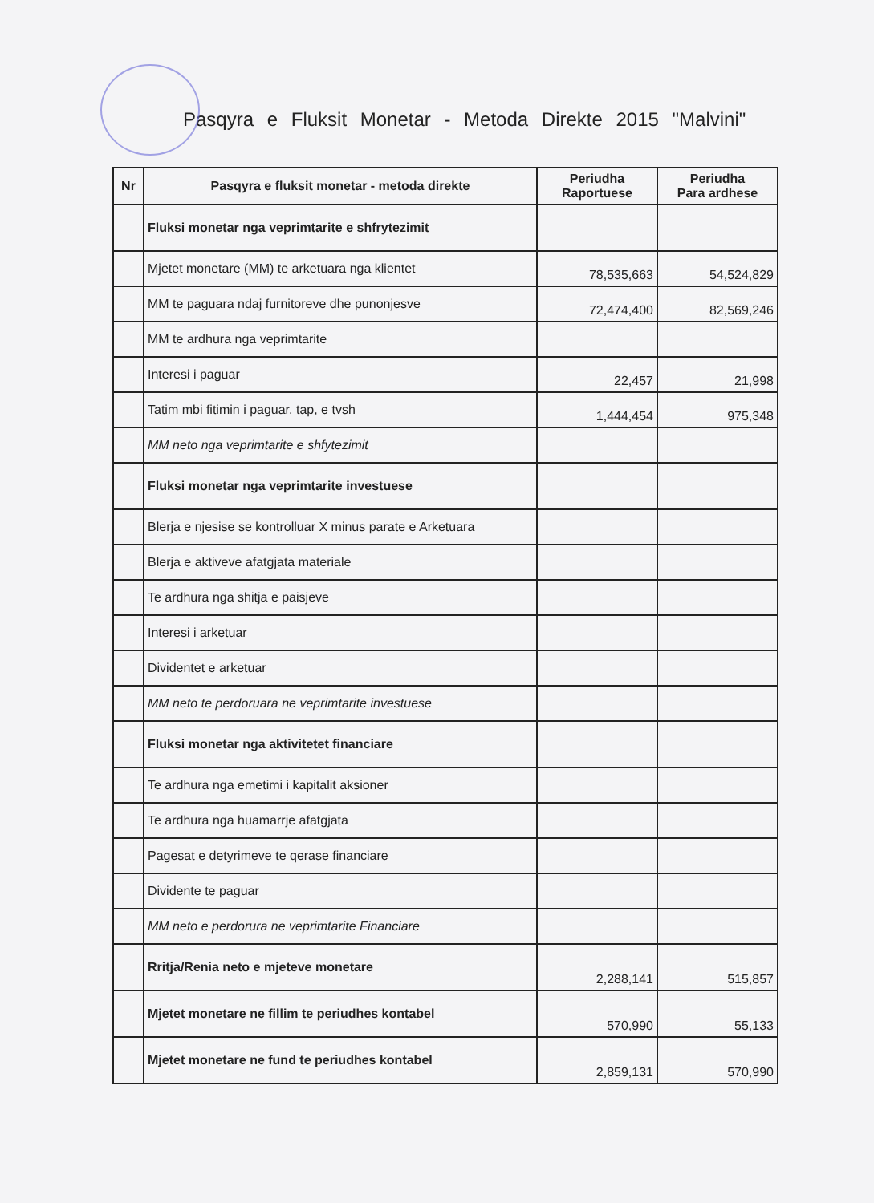Pasqyra e Fluksit Monetar - Metoda Direkte 2015 "Malvini"
| Nr | Pasqyra e fluksit monetar - metoda direkte | Periudha Raportuese | Periudha Para ardhese |
| --- | --- | --- | --- |
| | Fluksi monetar nga veprimtarite e shfrytezimit | | |
| | Mjetet monetare (MM) te arketuara nga klientet | 78,535,663 | 54,524,829 |
| | MM te paguara ndaj furnitoreve dhe punonjesve | 72,474,400 | 82,569,246 |
| | MM te ardhura nga veprimtarite | | |
| | Interesi i paguar | 22,457 | 21,998 |
| | Tatim mbi fitimin i paguar, tap, e tvsh | 1,444,454 | 975,348 |
| | MM neto nga veprimtarite e shfytezimit | | |
| | Fluksi monetar nga veprimtarite investuese | | |
| | Blerja e njesise se kontrolluar X minus parate e Arketuara | | |
| | Blerja e aktiveve afatgjata materiale | | |
| | Te ardhura nga shitja e paisjeve | | |
| | Interesi i arketuar | | |
| | Dividentet e arketuar | | |
| | MM neto te perdoruara ne veprimtarite investuese | | |
| | Fluksi monetar nga aktivitetet financiare | | |
| | Te ardhura nga emetimi i kapitalit aksioner | | |
| | Te ardhura nga huamarrje afatgjata | | |
| | Pagesat e detyrimeve te qerase financiare | | |
| | Dividente te paguar | | |
| | MM neto e perdorura ne veprimtarite Financiare | | |
| | Rritja/Renia neto e mjeteve monetare | 2,288,141 | 515,857 |
| | Mjetet monetare ne fillim te periudhes kontabel | 570,990 | 55,133 |
| | Mjetet monetare ne fund te periudhes kontabel | 2,859,131 | 570,990 |